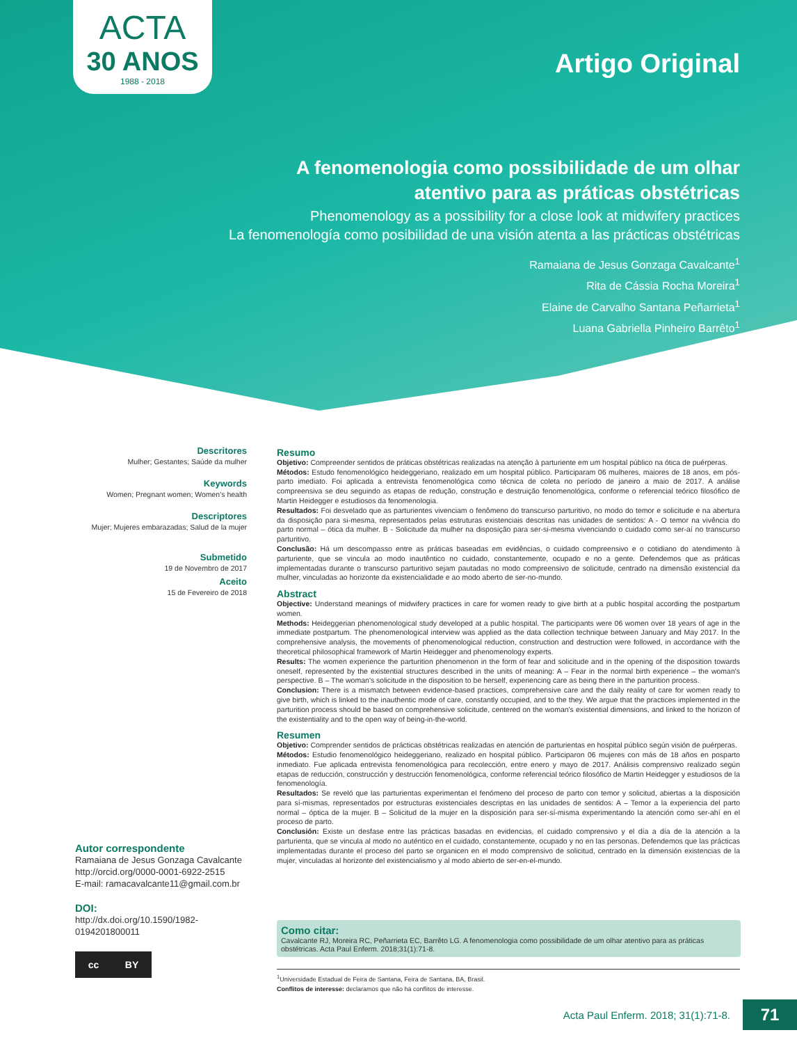ACTA
30 ANOS
1988 - 2018
Artigo Original
A fenomenologia como possibilidade de um olhar
atentivo para as práticas obstétricas
Phenomenology as a possibility for a close look at midwifery practices
La fenomenología como posibilidad de una visión atenta a las prácticas obstétricas
Ramaiana de Jesus Gonzaga Cavalcante<sup>1</sup>
Rita de Cássia Rocha Moreira<sup>1</sup>
Elaine de Carvalho Santana Peñarrieta<sup>1</sup>
Luana Gabriella Pinheiro Barrêto<sup>1</sup>
Descritores
Mulher; Gestantes; Saúde da mulher
Keywords
Women; Pregnant women; Women's health
Descriptores
Mujer; Mujeres embarazadas; Salud de la mujer
Submetido
19 de Novembro de 2017
Aceito
15 de Fevereiro de 2018
Resumo
Objetivo: Compreender sentidos de práticas obstétricas realizadas na atenção à parturiente em um hospital público na ótica de puérperas.
Métodos: Estudo fenomenológico heideggeriano, realizado em um hospital público. Participaram 06 mulheres, maiores de 18 anos, em pós-parto imediato. Foi aplicada a entrevista fenomenológica como técnica de coleta no período de janeiro a maio de 2017. A análise compreensiva se deu seguindo as etapas de redução, construção e destruição fenomenológica, conforme o referencial teórico filosófico de Martin Heidegger e estudiosos da fenomenologia.
Resultados: Foi desvelado que as parturientes vivenciam o fenômeno do transcurso parturitivo, no modo do temor e solicitude e na abertura da disposição para si-mesma, representados pelas estruturas existenciais descritas nas unidades de sentidos: A - O temor na vivência do parto normal – ótica da mulher. B - Solicitude da mulher na disposição para ser-si-mesma vivenciando o cuidado como ser-aí no transcurso parturitivo.
Conclusão: Há um descompasso entre as práticas baseadas em evidências, o cuidado compreensivo e o cotidiano do atendimento à parturiente, que se vincula ao modo inautêntico no cuidado, constantemente, ocupado e no a gente. Defendemos que as práticas implementadas durante o transcurso parturitivo sejam pautadas no modo compreensivo de solicitude, centrado na dimensão existencial da mulher, vinculadas ao horizonte da existencialidade e ao modo aberto de ser-no-mundo.
Abstract
Objective: Understand meanings of midwifery practices in care for women ready to give birth at a public hospital according the postpartum women.
Methods: Heideggerian phenomenological study developed at a public hospital. The participants were 06 women over 18 years of age in the immediate postpartum. The phenomenological interview was applied as the data collection technique between January and May 2017. In the comprehensive analysis, the movements of phenomenological reduction, construction and destruction were followed, in accordance with the theoretical philosophical framework of Martin Heidegger and phenomenology experts.
Results: The women experience the parturition phenomenon in the form of fear and solicitude and in the opening of the disposition towards oneself, represented by the existential structures described in the units of meaning: A – Fear in the normal birth experience – the woman's perspective. B – The woman's solicitude in the disposition to be herself, experiencing care as being there in the parturition process.
Conclusion: There is a mismatch between evidence-based practices, comprehensive care and the daily reality of care for women ready to give birth, which is linked to the inauthentic mode of care, constantly occupied, and to the they. We argue that the practices implemented in the parturition process should be based on comprehensive solicitude, centered on the woman's existential dimensions, and linked to the horizon of the existentiality and to the open way of being-in-the-world.
Resumen
Objetivo: Comprender sentidos de prácticas obstétricas realizadas en atención de parturientas en hospital público según visión de puérperas.
Métodos: Estudio fenomenológico heideggeriano, realizado en hospital público. Participaron 06 mujeres con más de 18 años en posparto inmediato. Fue aplicada entrevista fenomenológica para recolección, entre enero y mayo de 2017. Análisis comprensivo realizado según etapas de reducción, construcción y destrucción fenomenológica, conforme referencial teórico filosófico de Martin Heidegger y estudiosos de la fenomenología.
Resultados: Se reveló que las parturientas experimentan el fenómeno del proceso de parto con temor y solicitud, abiertas a la disposición para sí-mismas, representados por estructuras existenciales descriptas en las unidades de sentidos: A – Temor a la experiencia del parto normal – óptica de la mujer. B – Solicitud de la mujer en la disposición para ser-sí-misma experimentando la atención como ser-ahí en el proceso de parto.
Conclusión: Existe un desfase entre las prácticas basadas en evidencias, el cuidado comprensivo y el día a día de la atención a la parturienta, que se vincula al modo no auténtico en el cuidado, constantemente, ocupado y no en las personas. Defendemos que las prácticas implementadas durante el proceso del parto se organicen en el modo comprensivo de solicitud, centrado en la dimensión existencias de la mujer, vinculadas al horizonte del existencialismo y al modo abierto de ser-en-el-mundo.
Autor correspondente
Ramaiana de Jesus Gonzaga Cavalcante
http://orcid.org/0000-0001-6922-2515
E-mail: ramacavalcante11@gmail.com.br
DOI:
http://dx.doi.org/10.1590/1982-
0194201800011
cc BY
Como citar:
Cavalcante RJ, Moreira RC, Peñarrieta EC, Barrêto LG. A fenomenologia como possibilidade de um olhar atentivo para as práticas obstétricas. Acta Paul Enferm. 2018;31(1):71-8.
<sup>1</sup> Universidade Estadual de Feira de Santana, Feira de Santana, BA, Brasil.
Conflitos de interesse: declaramos que não há conflitos de interesse.
Acta Paul Enferm. 2018; 31(1):71-8. 71